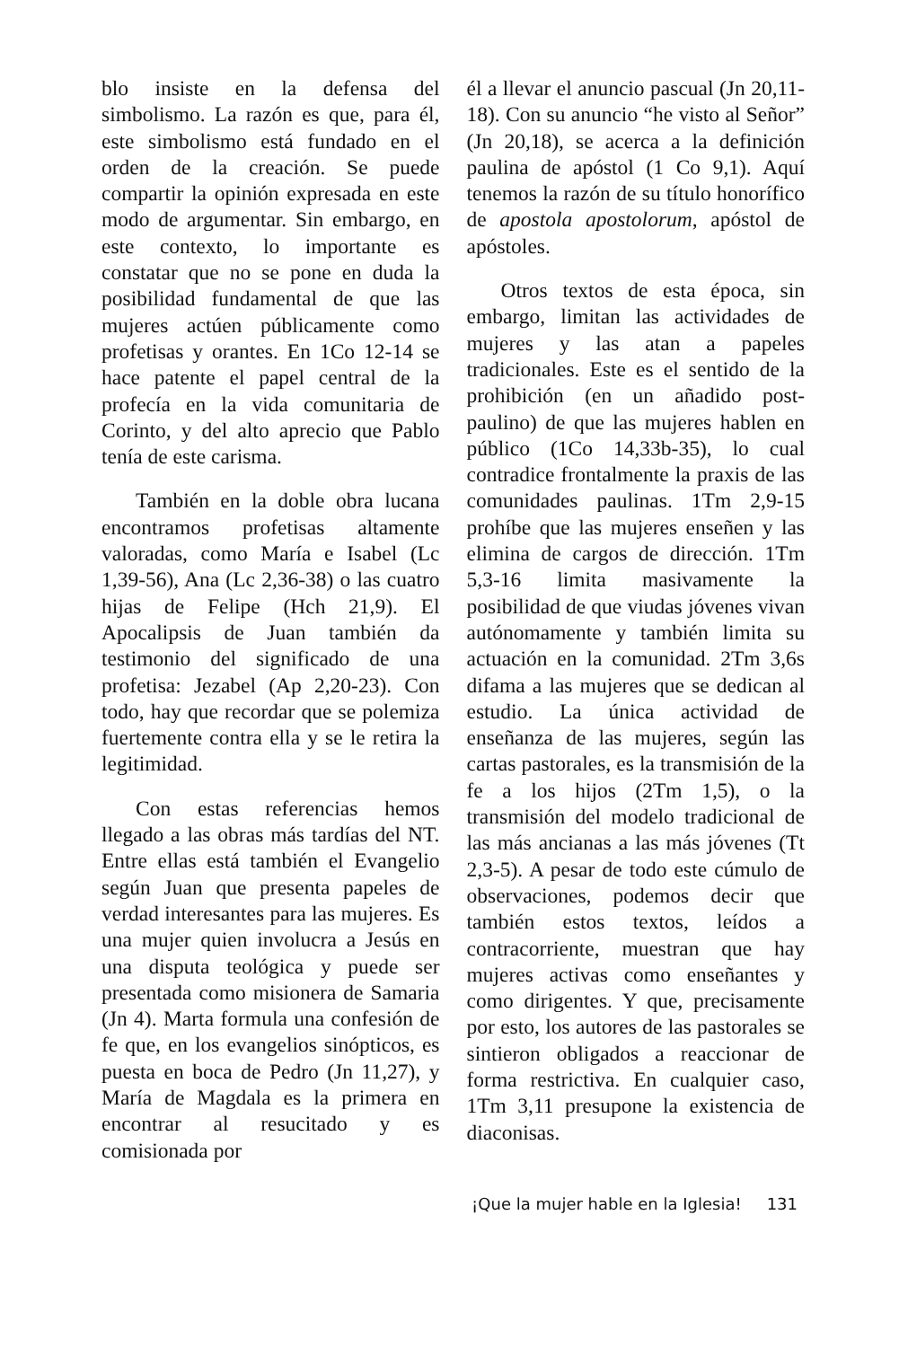blo insiste en la defensa del simbolismo. La razón es que, para él, este simbolismo está fundado en el orden de la creación. Se puede compartir la opinión expresada en este modo de argumentar. Sin embargo, en este contexto, lo importante es constatar que no se pone en duda la posibilidad fundamental de que las mujeres actúen públicamente como profetisas y orantes. En 1Co 12-14 se hace patente el papel central de la profecía en la vida comunitaria de Corinto, y del alto aprecio que Pablo tenía de este carisma.
También en la doble obra lucana encontramos profetisas altamente valoradas, como María e Isabel (Lc 1,39-56), Ana (Lc 2,36-38) o las cuatro hijas de Felipe (Hch 21,9). El Apocalipsis de Juan también da testimonio del significado de una profetisa: Jezabel (Ap 2,20-23). Con todo, hay que recordar que se polemiza fuertemente contra ella y se le retira la legitimidad.
Con estas referencias hemos llegado a las obras más tardías del NT. Entre ellas está también el Evangelio según Juan que presenta papeles de verdad interesantes para las mujeres. Es una mujer quien involucra a Jesús en una disputa teológica y puede ser presentada como misionera de Samaria (Jn 4). Marta formula una confesión de fe que, en los evangelios sinópticos, es puesta en boca de Pedro (Jn 11,27), y María de Magdala es la primera en encontrar al resucitado y es comisionada por
él a llevar el anuncio pascual (Jn 20,11-18). Con su anuncio “he visto al Señor” (Jn 20,18), se acerca a la definición paulina de apóstol (1 Co 9,1). Aquí tenemos la razón de su título honorífico de apostola apostolorum, apóstol de apóstoles.
Otros textos de esta época, sin embargo, limitan las actividades de mujeres y las atan a papeles tradicionales. Este es el sentido de la prohibición (en un añadido post-paulino) de que las mujeres hablen en público (1Co 14,33b-35), lo cual contradice frontalmente la praxis de las comunidades paulinas. 1Tm 2,9-15 prohíbe que las mujeres enseñen y las elimina de cargos de dirección. 1Tm 5,3-16 limita masivamente la posibilidad de que viudas jóvenes vivan autónomamente y también limita su actuación en la comunidad. 2Tm 3,6s difama a las mujeres que se dedican al estudio. La única actividad de enseñanza de las mujeres, según las cartas pastorales, es la transmisión de la fe a los hijos (2Tm 1,5), o la transmisión del modelo tradicional de las más ancianas a las más jóvenes (Tt 2,3-5). A pesar de todo este cúmulo de observaciones, podemos decir que también estos textos, leídos a contracorriente, muestran que hay mujeres activas como enseñantes y como dirigentes. Y que, precisamente por esto, los autores de las pastorales se sintieron obligados a reaccionar de forma restrictiva. En cualquier caso, 1Tm 3,11 presupone la existencia de diaconisas.
¡Que la mujer hable en la Iglesia! 131